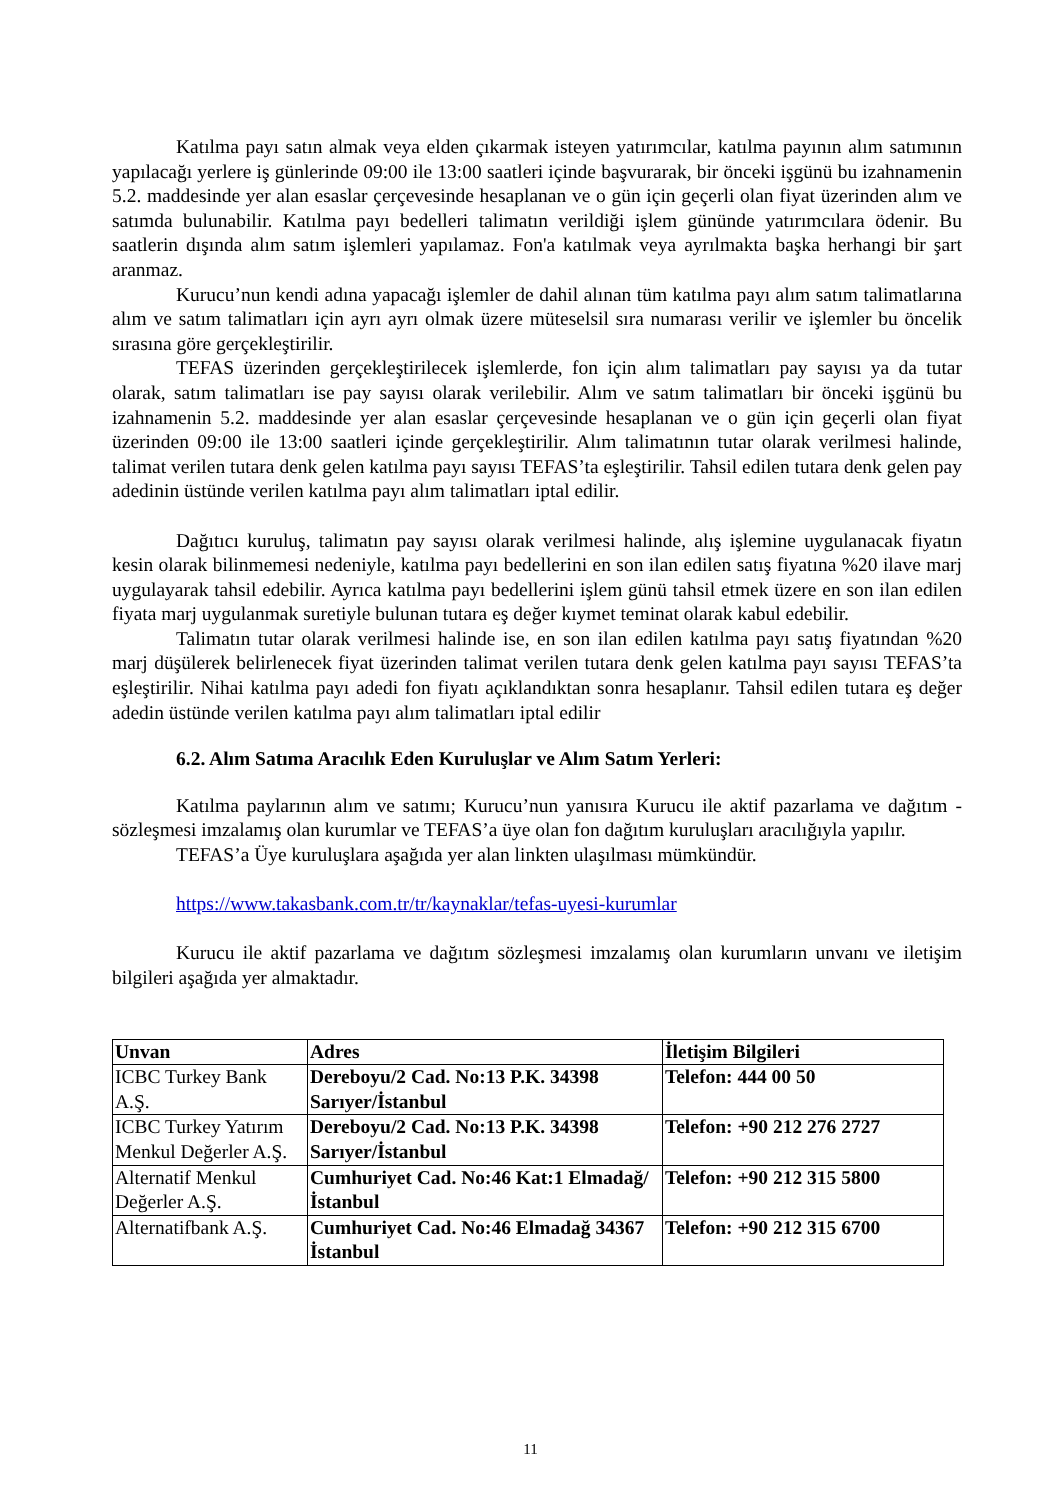Katılma payı satın almak veya elden çıkarmak isteyen yatırımcılar, katılma payının alım satımının yapılacağı yerlere iş günlerinde 09:00 ile 13:00 saatleri içinde başvurarak, bir önceki işgünü bu izahnamenin 5.2. maddesinde yer alan esaslar çerçevesinde hesaplanan ve o gün için geçerli olan fiyat üzerinden alım ve satımda bulunabilir. Katılma payı bedelleri talimatın verildiği işlem gününde yatırımcılara ödenir. Bu saatlerin dışında alım satım işlemleri yapılamaz. Fon'a katılmak veya ayrılmakta başka herhangi bir şart aranmaz.
Kurucu’nun kendi adına yapacağı işlemler de dahil alınan tüm katılma payı alım satım talimatlarına alım ve satım talimatları için ayrı ayrı olmak üzere müteselsil sıra numarası verilir ve işlemler bu öncelik sırasına göre gerçekleştirilir.
TEFAS üzerinden gerçekleştirilecek işlemlerde, fon için alım talimatları pay sayısı ya da tutar olarak, satım talimatları ise pay sayısı olarak verilebilir. Alım ve satım talimatları bir önceki işgünü bu izahnamenin 5.2. maddesinde yer alan esaslar çerçevesinde hesaplanan ve o gün için geçerli olan fiyat üzerinden 09:00 ile 13:00 saatleri içinde gerçekleştirilir. Alım talimatının tutar olarak verilmesi halinde, talimat verilen tutara denk gelen katılma payı sayısı TEFAS’ta eşleştirilir. Tahsil edilen tutara denk gelen pay adedinin üstünde verilen katılma payı alım talimatları iptal edilir.
Dağıtıcı kuruluş, talimatın pay sayısı olarak verilmesi halinde, alış işlemine uygulanacak fiyatın kesin olarak bilinmemesi nedeniyle, katılma payı bedellerini en son ilan edilen satış fiyatına %20 ilave marj uygulayarak tahsil edebilir. Ayrıca katılma payı bedellerini işlem günü tahsil etmek üzere en son ilan edilen fiyata marj uygulanmak suretiyle bulunan tutara eş değer kıymet teminat olarak kabul edebilir.
Talimatın tutar olarak verilmesi halinde ise, en son ilan edilen katılma payı satış fiyatından %20 marj düşülerek belirlenecek fiyat üzerinden talimat verilen tutara denk gelen katılma payı sayısı TEFAS’ta eşleştirilir. Nihai katılma payı adedi fon fiyatı açıklandıktan sonra hesaplanır. Tahsil edilen tutara eş değer adedin üstünde verilen katılma payı alım talimatları iptal edilir
6.2. Alım Satıma Aracılık Eden Kuruluşlar ve Alım Satım Yerleri:
Katılma paylarının alım ve satımı; Kurucu’nun yanısıra Kurucu ile aktif pazarlama ve dağıtım - sözleşmesi imzalamış olan kurumlar ve TEFAS’a üye olan fon dağıtım kuruluşları aracılığıyla yapılır.
TEFAS’a Üye kuruluşlara aşağıda yer alan linkten ulaşılması mümkündür.
https://www.takasbank.com.tr/tr/kaynaklar/tefas-uyesi-kurumlar
Kurucu ile aktif pazarlama ve dağıtım sözleşmesi imzalamış olan kurumların unvanı ve iletişim bilgileri aşağıda yer almaktadır.
| Unvan | Adres | İletişim Bilgileri |
| --- | --- | --- |
| ICBC Turkey Bank A.Ş. | Dereboyu/2 Cad. No:13 P.K. 34398 Sarıyer/İstanbul | Telefon: 444 00 50 |
| ICBC Turkey Yatırım Menkul Değerler A.Ş. | Dereboyu/2 Cad. No:13 P.K. 34398 Sarıyer/İstanbul | Telefon: +90 212 276 2727 |
| Alternatif Menkul Değerler A.Ş. | Cumhuriyet Cad. No:46 Kat:1 Elmadağ/İstanbul | Telefon: +90 212 315 5800 |
| Alternatifbank A.Ş. | Cumhuriyet Cad. No:46 Elmadağ 34367 İstanbul | Telefon: +90 212 315 6700 |
11